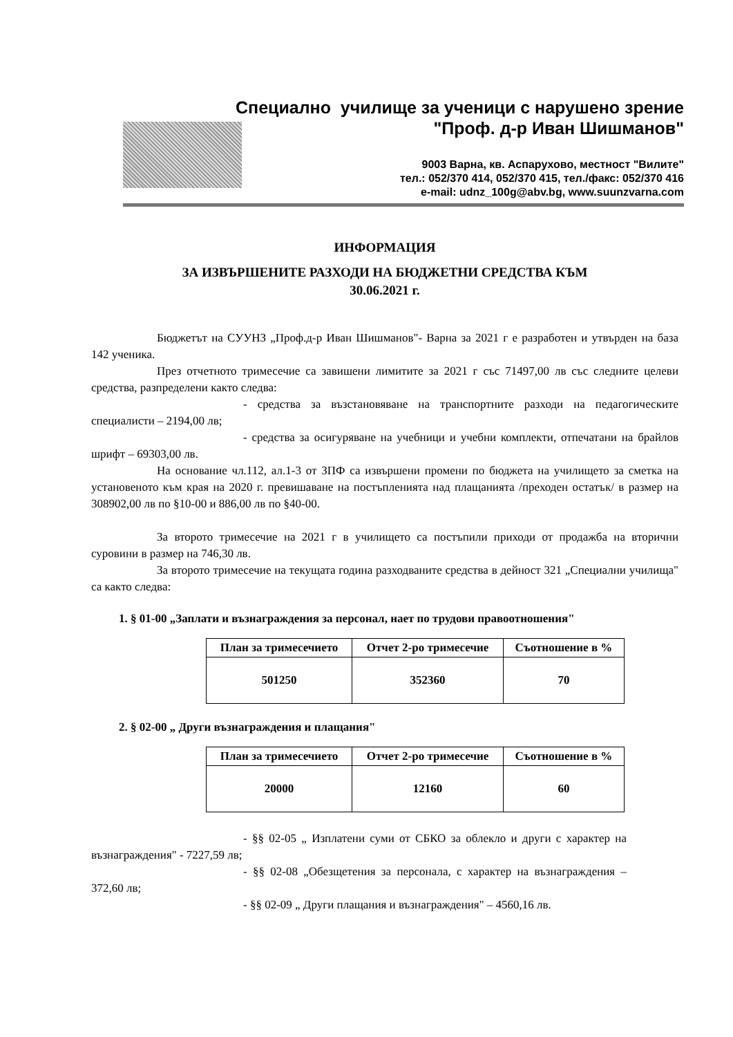Специално училище за ученици с нарушено зрение
"Проф. д-р Иван Шишманов"
9003 Варна, кв. Аспарухово, местност "Вилите"
тел.: 052/370 414, 052/370 415, тел./факс: 052/370 416
e-mail: udnz_100g@abv.bg, www.suunzvarna.com
ИНФОРМАЦИЯ
ЗА ИЗВЪРШЕНИТЕ РАЗХОДИ НА БЮДЖЕТНИ СРЕДСТВА КЪМ
30.06.2021 г.
Бюджетът на СУУНЗ „Проф.д-р Иван Шишманов"- Варна за 2021 г е разработен и утвърден на база 142 ученика.
През отчетното тримесечие са завишени лимитите за 2021 г със 71497,00 лв със следните целеви средства, разпределени както следва:
- средства за възстановяване на транспортните разходи на педагогическите специалисти – 2194,00 лв;
- средства за осигуряване на учебници и учебни комплекти, отпечатани на брайлов шрифт – 69303,00 лв.
На основание чл.112, ал.1-3 от ЗПФ са извършени промени по бюджета на училището за сметка на установеното към края на 2020 г. превишаване на постъпленията над плащанията /преходен остатък/ в размер на 308902,00 лв по §10-00 и 886,00 лв по §40-00.
За второто тримесечие на 2021 г в училището са постъпили приходи от продажба на вторични суровини в размер на 746,30 лв.
За второто тримесечие на текущата година разходваните средства в дейност 321 „Специални училища" са както следва:
1. § 01-00 „Заплати и възнаграждения за персонал, нает по трудови правоотношения"
| План за тримесечието | Отчет 2-ро тримесечие | Съотношение в % |
| --- | --- | --- |
| 501250 | 352360 | 70 |
2. § 02-00 „ Други възнаграждения и плащания"
| План за тримесечието | Отчет 2-ро тримесечие | Съотношение в % |
| --- | --- | --- |
| 20000 | 12160 | 60 |
- §§ 02-05 „ Изплатени суми от СБКО за облекло и други с характер на възнаграждения" - 7227,59 лв;
- §§ 02-08 „Обезщетения за персонала, с характер на възнаграждения – 372,60 лв;
- §§ 02-09 „ Други плащания и възнаграждения" – 4560,16 лв.